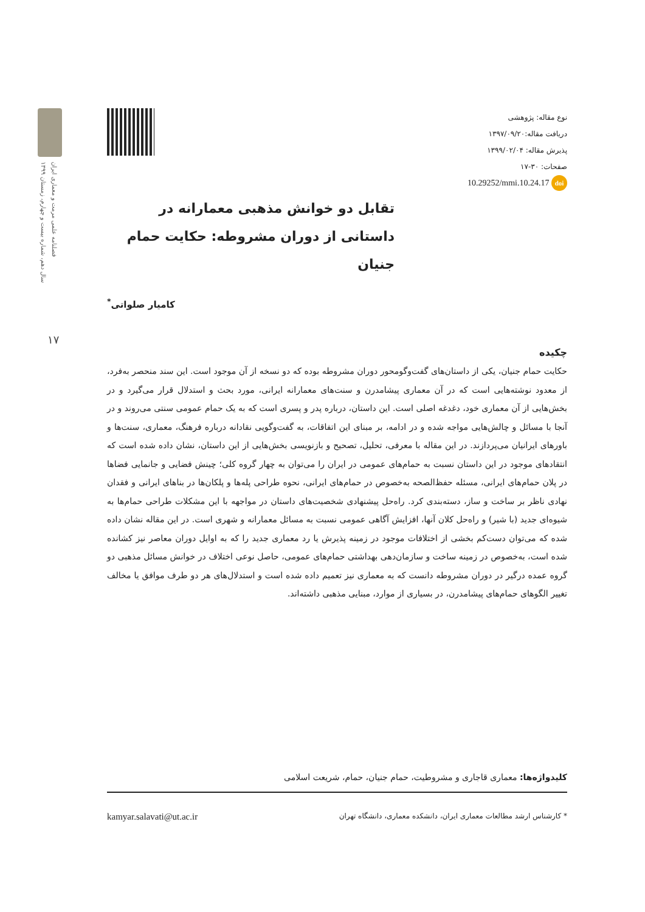فصلنامه علمی مرمت و معماری ایران
سال دهم، شماره بیست و چهارم، زمستان ۱۳۹۹
۱۷
نوع مقاله: پژوهشی
دریافت مقاله:۱۳۹۷/۰۹/۲۰
پذیرش مقاله: ۱۳۹۹/۰۲/۰۴
صفحات: ۳۰-۱۷
10.29252/mmi.10.24.17 doi
تقابل دو خوانش مذهبی معمارانه در داستانی از دوران مشروطه: حکایت حمام جنیان
کامیار صلواتی<sup>*</sup>
چکیده
حکایت حمام جنیان، یکی از داستان‌های گفت‌وگومحور دوران مشروطه بوده که دو نسخه از آن موجود است. این سند منحصر به‌فرد، از معدود نوشته‌هایی است که در آن معماری پیشامدرن و سنت‌های معمارانه ایرانی، مورد بحث و استدلال قرار می‌گیرد و در بخش‌هایی از آن معماری خود، دغدغه اصلی است. این داستان، درباره پدر و پسری است که به یک حمام عمومی سنتی می‌روند و در آنجا با مسائل و چالش‌هایی مواجه شده و در ادامه، بر مبنای این اتفاقات، به گفت‌وگویی نقادانه درباره فرهنگ، معماری، سنت‌ها و باورهای ایرانیان می‌پردازند. در این مقاله با معرفی، تحلیل، تصحیح و بازنویسی بخش‌هایی از این داستان، نشان داده شده است که انتقادهای موجود در این داستان نسبت به حمام‌های عمومی در ایران را می‌توان به چهار گروه کلی؛ چینش فضایی و جانمایی فضاها در پلان حمام‌های ایرانی، مسئله حفظ‌الصحه به‌خصوص در حمام‌های ایرانی، نحوه طراحی پله‌ها و پلکان‌ها در بناهای ایرانی و فقدان نهادی ناظر بر ساخت و ساز، دسته‌بندی کرد. راه‌حل پیشنهادی شخصیت‌های داستان در مواجهه با این مشکلات طراحی حمام‌ها به شیوه‌ای جدید (با شیر) و راه‌حل کلان آنها، افزایش آگاهی عمومی نسبت به مسائل معمارانه و شهری است. در این مقاله نشان داده شده که می‌توان دست‌کم بخشی از اختلافات موجود در زمینه پذیرش یا رد معماری جدید را که به اوایل دوران معاصر نیز کشانده شده است، به‌خصوص در زمینه ساخت و سازمان‌دهی بهداشتی حمام‌های عمومی، حاصل نوعی اختلاف در خوانش مسائل مذهبی دو گروه عمده درگیر در دوران مشروطه دانست که به معماری نیز تعمیم داده شده است و استدلال‌های هر دو طرف موافق یا مخالف تغییر الگوهای حمام‌های پیشامدرن، در بسیاری از موارد، مبنایی مذهبی داشته‌اند.
کلیدواژه‌ها: معماری قاجاری و مشروطیت، حمام جنیان، حمام، شریعت اسلامی
* کارشناس ارشد مطالعات معماری ایران، دانشکده معماری، دانشگاه تهران kamyar.salavati@ut.ac.ir